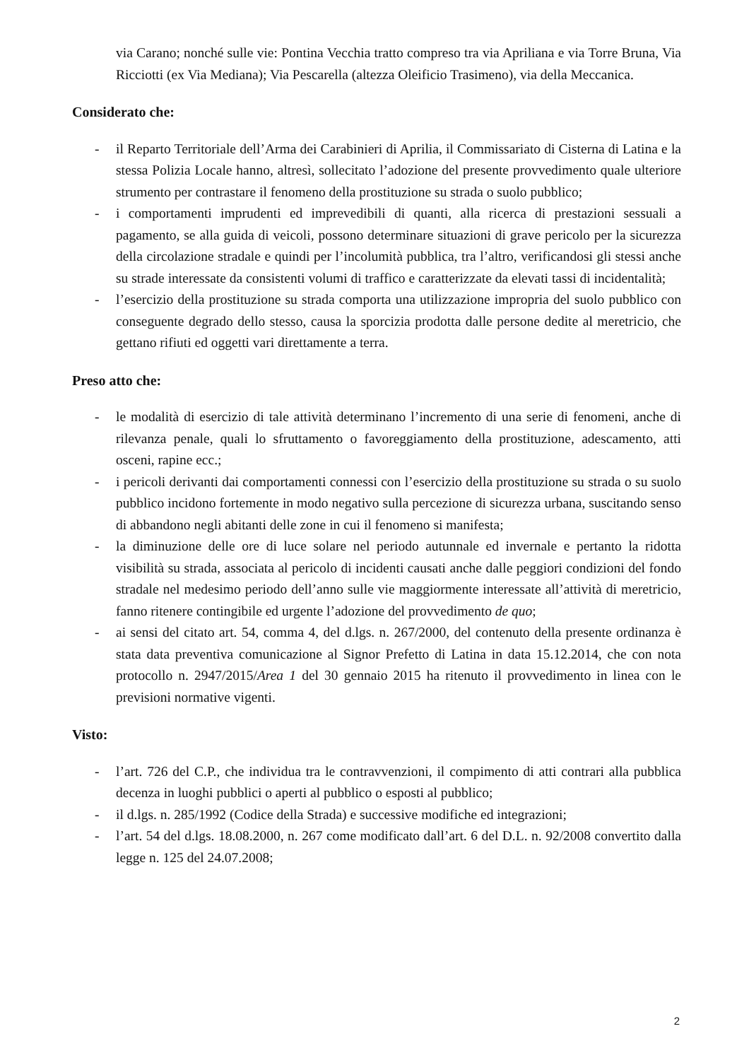via Carano; nonché sulle vie: Pontina Vecchia tratto compreso tra via Apriliana e via Torre Bruna, Via Ricciotti (ex Via Mediana); Via Pescarella (altezza Oleificio Trasimeno), via della Meccanica.
Considerato che:
- il Reparto Territoriale dell’Arma dei Carabinieri di Aprilia, il Commissariato di Cisterna di Latina e la stessa Polizia Locale hanno, altresì, sollecitato l’adozione del presente provvedimento quale ulteriore strumento per contrastare il fenomeno della prostituzione su strada o suolo pubblico;
- i comportamenti imprudenti ed imprevedibili di quanti, alla ricerca di prestazioni sessuali a pagamento, se alla guida di veicoli, possono determinare situazioni di grave pericolo per la sicurezza della circolazione stradale e quindi per l’incolumità pubblica, tra l’altro, verificandosi gli stessi anche su strade interessate da consistenti volumi di traffico e caratterizzate da elevati tassi di incidentalità;
- l’esercizio della prostituzione su strada comporta una utilizzazione impropria del suolo pubblico con conseguente degrado dello stesso, causa la sporcizia prodotta dalle persone dedite al meretricio, che gettano rifiuti ed oggetti vari direttamente a terra.
Preso atto che:
- le modalità di esercizio di tale attività determinano l’incremento di una serie di fenomeni, anche di rilevanza penale, quali lo sfruttamento o favoreggiamento della prostituzione, adescamento, atti osceni, rapine ecc.;
- i pericoli derivanti dai comportamenti connessi con l’esercizio della prostituzione su strada o su suolo pubblico incidono fortemente in modo negativo sulla percezione di sicurezza urbana, suscitando senso di abbandono negli abitanti delle zone in cui il fenomeno si manifesta;
- la diminuzione delle ore di luce solare nel periodo autunnale ed invernale e pertanto la ridotta visibilità su strada, associata al pericolo di incidenti causati anche dalle peggiori condizioni del fondo stradale nel medesimo periodo dell’anno sulle vie maggiormente interessate all’attività di meretricio, fanno ritenere contingibile ed urgente l’adozione del provvedimento de quo;
- ai sensi del citato art. 54, comma 4, del d.lgs. n. 267/2000, del contenuto della presente ordinanza è stata data preventiva comunicazione al Signor Prefetto di Latina in data 15.12.2014, che con nota protocollo n. 2947/2015/Area 1 del 30 gennaio 2015 ha ritenuto il provvedimento in linea con le previsioni normative vigenti.
Visto:
- l’art. 726 del C.P., che individua tra le contravvenzioni, il compimento di atti contrari alla pubblica decenza in luoghi pubblici o aperti al pubblico o esposti al pubblico;
- il d.lgs. n. 285/1992 (Codice della Strada) e successive modifiche ed integrazioni;
- l’art. 54 del d.lgs. 18.08.2000, n. 267 come modificato dall’art. 6 del D.L. n. 92/2008 convertito dalla legge n. 125 del 24.07.2008;
2